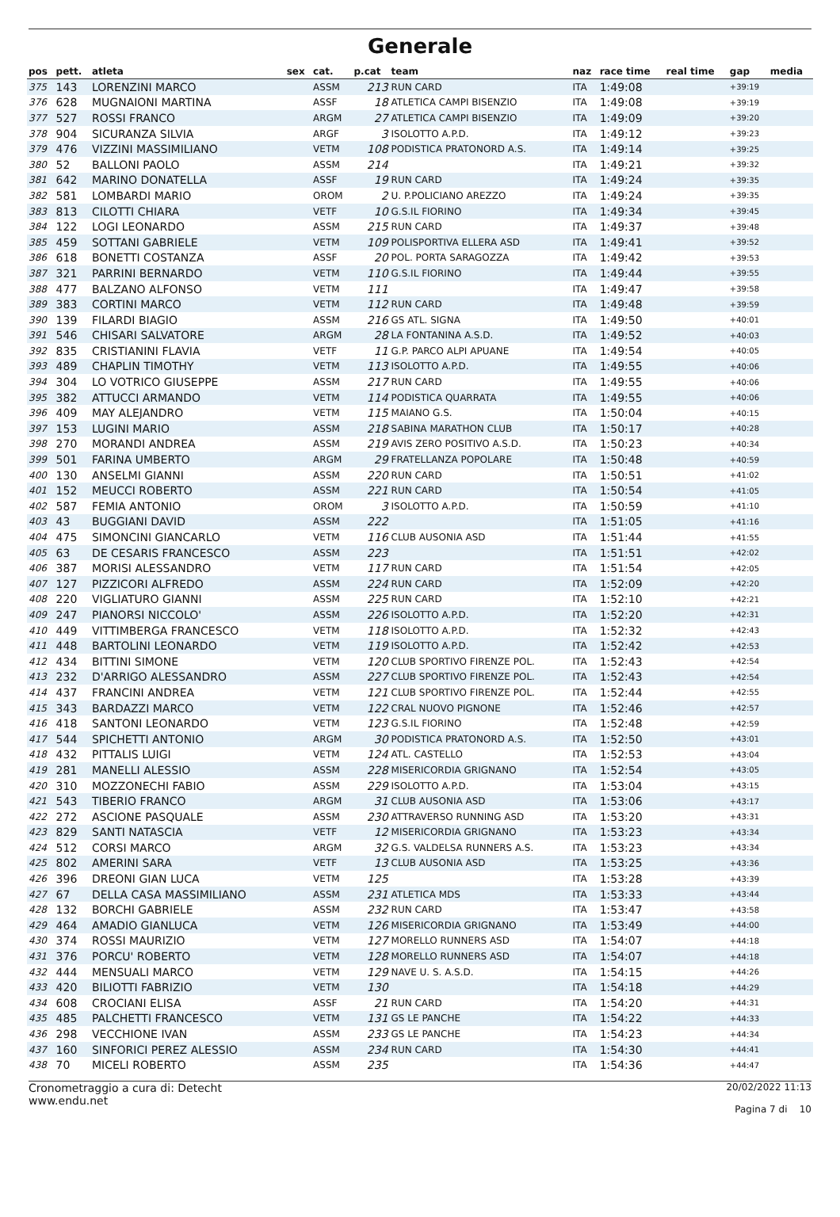Generale
| pos | pett. | atleta | sex | cat. | p.cat | team | naz | race time | real time | gap | media |
| --- | --- | --- | --- | --- | --- | --- | --- | --- | --- | --- | --- |
| 375 | 143 | LORENZINI MARCO | | ASSM | 213 | RUN CARD | ITA | 1:49:08 | | +39:19 | |
| 376 | 628 | MUGNAIONI MARTINA | | ASSF | 18 | ATLETICA CAMPI BISENZIO | ITA | 1:49:08 | | +39:19 | |
| 377 | 527 | ROSSI FRANCO | | ARGM | 27 | ATLETICA CAMPI BISENZIO | ITA | 1:49:09 | | +39:20 | |
| 378 | 904 | SICURANZA SILVIA | | ARGF | 3 | ISOLOTTO A.P.D. | ITA | 1:49:12 | | +39:23 | |
| 379 | 476 | VIZZINI MASSIMILIANO | | VETM | 108 | PODISTICA PRATONORD A.S. | ITA | 1:49:14 | | +39:25 | |
| 380 | 52 | BALLONI PAOLO | | ASSM | 214 | | ITA | 1:49:21 | | +39:32 | |
| 381 | 642 | MARINO DONATELLA | | ASSF | 19 | RUN CARD | ITA | 1:49:24 | | +39:35 | |
| 382 | 581 | LOMBARDI MARIO | | OROM | 2 | U. P.POLICIANO AREZZO | ITA | 1:49:24 | | +39:35 | |
| 383 | 813 | CILOTTI CHIARA | | VETF | 10 | G.S.IL FIORINO | ITA | 1:49:34 | | +39:45 | |
| 384 | 122 | LOGI LEONARDO | | ASSM | 215 | RUN CARD | ITA | 1:49:37 | | +39:48 | |
| 385 | 459 | SOTTANI GABRIELE | | VETM | 109 | POLISPORTIVA ELLERA ASD | ITA | 1:49:41 | | +39:52 | |
| 386 | 618 | BONETTI COSTANZA | | ASSF | 20 | POL. PORTA SARAGOZZA | ITA | 1:49:42 | | +39:53 | |
| 387 | 321 | PARRINI BERNARDO | | VETM | 110 | G.S.IL FIORINO | ITA | 1:49:44 | | +39:55 | |
| 388 | 477 | BALZANO ALFONSO | | VETM | 111 | | ITA | 1:49:47 | | +39:58 | |
| 389 | 383 | CORTINI MARCO | | VETM | 112 | RUN CARD | ITA | 1:49:48 | | +39:59 | |
| 390 | 139 | FILARDI BIAGIO | | ASSM | 216 | GS ATL. SIGNA | ITA | 1:49:50 | | +40:01 | |
| 391 | 546 | CHISARI SALVATORE | | ARGM | 28 | LA FONTANINA A.S.D. | ITA | 1:49:52 | | +40:03 | |
| 392 | 835 | CRISTIANINI FLAVIA | | VETF | 11 | G.P. PARCO ALPI APUANE | ITA | 1:49:54 | | +40:05 | |
| 393 | 489 | CHAPLIN TIMOTHY | | VETM | 113 | ISOLOTTO A.P.D. | ITA | 1:49:55 | | +40:06 | |
| 394 | 304 | LO VOTRICO GIUSEPPE | | ASSM | 217 | RUN CARD | ITA | 1:49:55 | | +40:06 | |
| 395 | 382 | ATTUCCI ARMANDO | | VETM | 114 | PODISTICA QUARRATA | ITA | 1:49:55 | | +40:06 | |
| 396 | 409 | MAY ALEJANDRO | | VETM | 115 | MAIANO G.S. | ITA | 1:50:04 | | +40:15 | |
| 397 | 153 | LUGINI MARIO | | ASSM | 218 | SABINA MARATHON CLUB | ITA | 1:50:17 | | +40:28 | |
| 398 | 270 | MORANDI ANDREA | | ASSM | 219 | AVIS ZERO POSITIVO A.S.D. | ITA | 1:50:23 | | +40:34 | |
| 399 | 501 | FARINA UMBERTO | | ARGM | 29 | FRATELLANZA POPOLARE | ITA | 1:50:48 | | +40:59 | |
| 400 | 130 | ANSELMI GIANNI | | ASSM | 220 | RUN CARD | ITA | 1:50:51 | | +41:02 | |
| 401 | 152 | MEUCCI ROBERTO | | ASSM | 221 | RUN CARD | ITA | 1:50:54 | | +41:05 | |
| 402 | 587 | FEMIA ANTONIO | | OROM | 3 | ISOLOTTO A.P.D. | ITA | 1:50:59 | | +41:10 | |
| 403 | 43 | BUGGIANI DAVID | | ASSM | 222 | | ITA | 1:51:05 | | +41:16 | |
| 404 | 475 | SIMONCINI GIANCARLO | | VETM | 116 | CLUB AUSONIA ASD | ITA | 1:51:44 | | +41:55 | |
| 405 | 63 | DE CESARIS FRANCESCO | | ASSM | 223 | | ITA | 1:51:51 | | +42:02 | |
| 406 | 387 | MORISI ALESSANDRO | | VETM | 117 | RUN CARD | ITA | 1:51:54 | | +42:05 | |
| 407 | 127 | PIZZICORI ALFREDO | | ASSM | 224 | RUN CARD | ITA | 1:52:09 | | +42:20 | |
| 408 | 220 | VIGLIATURO GIANNI | | ASSM | 225 | RUN CARD | ITA | 1:52:10 | | +42:21 | |
| 409 | 247 | PIANORSI NICCOLO' | | ASSM | 226 | ISOLOTTO A.P.D. | ITA | 1:52:20 | | +42:31 | |
| 410 | 449 | VITTIMBERGA FRANCESCO | | VETM | 118 | ISOLOTTO A.P.D. | ITA | 1:52:32 | | +42:43 | |
| 411 | 448 | BARTOLINI LEONARDO | | VETM | 119 | ISOLOTTO A.P.D. | ITA | 1:52:42 | | +42:53 | |
| 412 | 434 | BITTINI SIMONE | | VETM | 120 | CLUB SPORTIVO FIRENZE POL. | ITA | 1:52:43 | | +42:54 | |
| 413 | 232 | D'ARRIGO ALESSANDRO | | ASSM | 227 | CLUB SPORTIVO FIRENZE POL. | ITA | 1:52:43 | | +42:54 | |
| 414 | 437 | FRANCINI ANDREA | | VETM | 121 | CLUB SPORTIVO FIRENZE POL. | ITA | 1:52:44 | | +42:55 | |
| 415 | 343 | BARDAZZI MARCO | | VETM | 122 | CRAL NUOVO PIGNONE | ITA | 1:52:46 | | +42:57 | |
| 416 | 418 | SANTONI LEONARDO | | VETM | 123 | G.S.IL FIORINO | ITA | 1:52:48 | | +42:59 | |
| 417 | 544 | SPICHETTI ANTONIO | | ARGM | 30 | PODISTICA PRATONORD A.S. | ITA | 1:52:50 | | +43:01 | |
| 418 | 432 | PITTALIS LUIGI | | VETM | 124 | ATL. CASTELLO | ITA | 1:52:53 | | +43:04 | |
| 419 | 281 | MANELLI ALESSIO | | ASSM | 228 | MISERICORDIA GRIGNANO | ITA | 1:52:54 | | +43:05 | |
| 420 | 310 | MOZZONECHI FABIO | | ASSM | 229 | ISOLOTTO A.P.D. | ITA | 1:53:04 | | +43:15 | |
| 421 | 543 | TIBERIO FRANCO | | ARGM | 31 | CLUB AUSONIA ASD | ITA | 1:53:06 | | +43:17 | |
| 422 | 272 | ASCIONE PASQUALE | | ASSM | 230 | ATTRAVERSO RUNNING ASD | ITA | 1:53:20 | | +43:31 | |
| 423 | 829 | SANTI NATASCIA | | VETF | 12 | MISERICORDIA GRIGNANO | ITA | 1:53:23 | | +43:34 | |
| 424 | 512 | CORSI MARCO | | ARGM | 32 | G.S. VALDELSA RUNNERS A.S. | ITA | 1:53:23 | | +43:34 | |
| 425 | 802 | AMERINI SARA | | VETF | 13 | CLUB AUSONIA ASD | ITA | 1:53:25 | | +43:36 | |
| 426 | 396 | DREONI GIAN LUCA | | VETM | 125 | | ITA | 1:53:28 | | +43:39 | |
| 427 | 67 | DELLA CASA MASSIMILIANO | | ASSM | 231 | ATLETICA MDS | ITA | 1:53:33 | | +43:44 | |
| 428 | 132 | BORCHI GABRIELE | | ASSM | 232 | RUN CARD | ITA | 1:53:47 | | +43:58 | |
| 429 | 464 | AMADIO GIANLUCA | | VETM | 126 | MISERICORDIA GRIGNANO | ITA | 1:53:49 | | +44:00 | |
| 430 | 374 | ROSSI MAURIZIO | | VETM | 127 | MORELLO RUNNERS ASD | ITA | 1:54:07 | | +44:18 | |
| 431 | 376 | PORCU' ROBERTO | | VETM | 128 | MORELLO RUNNERS ASD | ITA | 1:54:07 | | +44:18 | |
| 432 | 444 | MENSUALI MARCO | | VETM | 129 | NAVE U. S. A.S.D. | ITA | 1:54:15 | | +44:26 | |
| 433 | 420 | BILIOTTI FABRIZIO | | VETM | 130 | | ITA | 1:54:18 | | +44:29 | |
| 434 | 608 | CROCIANI ELISA | | ASSF | 21 | RUN CARD | ITA | 1:54:20 | | +44:31 | |
| 435 | 485 | PALCHETTI FRANCESCO | | VETM | 131 | GS LE PANCHE | ITA | 1:54:22 | | +44:33 | |
| 436 | 298 | VECCHIONE IVAN | | ASSM | 233 | GS LE PANCHE | ITA | 1:54:23 | | +44:34 | |
| 437 | 160 | SINFORICI PEREZ ALESSIO | | ASSM | 234 | RUN CARD | ITA | 1:54:30 | | +44:41 | |
| 438 | 70 | MICELI ROBERTO | | ASSM | 235 | | ITA | 1:54:36 | | +44:47 | |
Cronometraggio a cura di: Detecht
www.endu.net
20/02/2022 11:13
Pagina 7 di 10